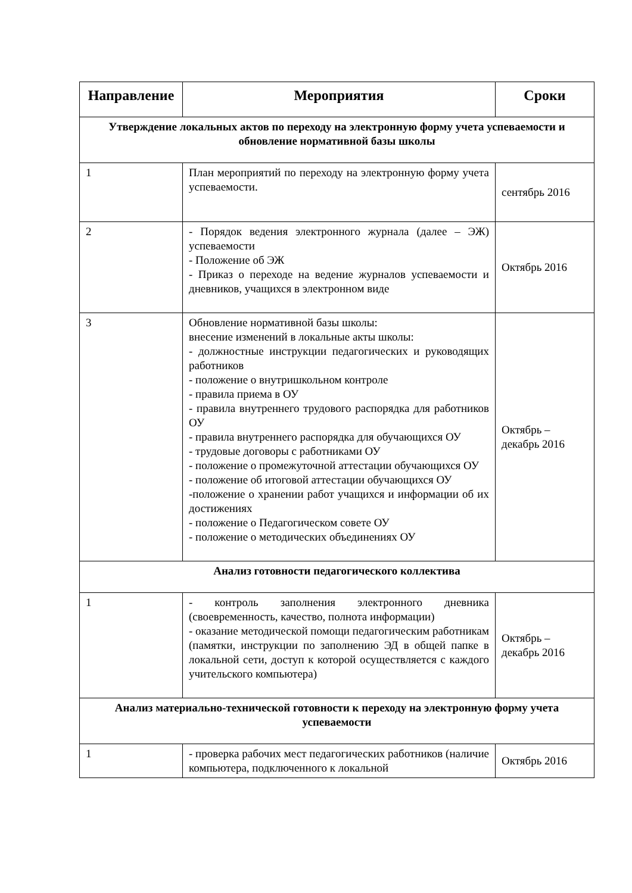| Направление | Мероприятия | Сроки |
| --- | --- | --- |
| Утверждение локальных актов по переходу на электронную форму учета успеваемости и обновление нормативной базы школы | | |
| 1 | План мероприятий по переходу на электронную форму учета успеваемости. | сентябрь 2016 |
| 2 | - Порядок ведения электронного журнала (далее – ЭЖ) успеваемости - Положение об ЭЖ - Приказ о переходе на ведение журналов успеваемости и дневников, учащихся в электронном виде | Октябрь 2016 |
| 3 | Обновление нормативной базы школы: внесение изменений в локальные акты школы: - должностные инструкции педагогических и руководящих работников - положение о внутришкольном контроле - правила приема в ОУ - правила внутреннего трудового распорядка для работников ОУ - правила внутреннего распорядка для обучающихся ОУ - трудовые договоры с работниками ОУ - положение о промежуточной аттестации обучающихся ОУ - положение об итоговой аттестации обучающихся ОУ -положение о хранении работ учащихся и информации об их достижениях - положение о Педагогическом совете ОУ - положение о методических объединениях ОУ | Октябрь – декабрь 2016 |
| Анализ готовности педагогического коллектива | | |
| 1 | - контроль заполнения электронного дневника (своевременность, качество, полнота информации) - оказание методической помощи педагогическим работникам (памятки, инструкции по заполнению ЭД в общей папке в локальной сети, доступ к которой осуществляется с каждого учительского компьютера) | Октябрь – декабрь 2016 |
| Анализ материально-технической готовности к переходу на электронную форму учета успеваемости | | |
| 1 | - проверка рабочих мест педагогических работников (наличие компьютера, подключенного к локальной | Октябрь 2016 |